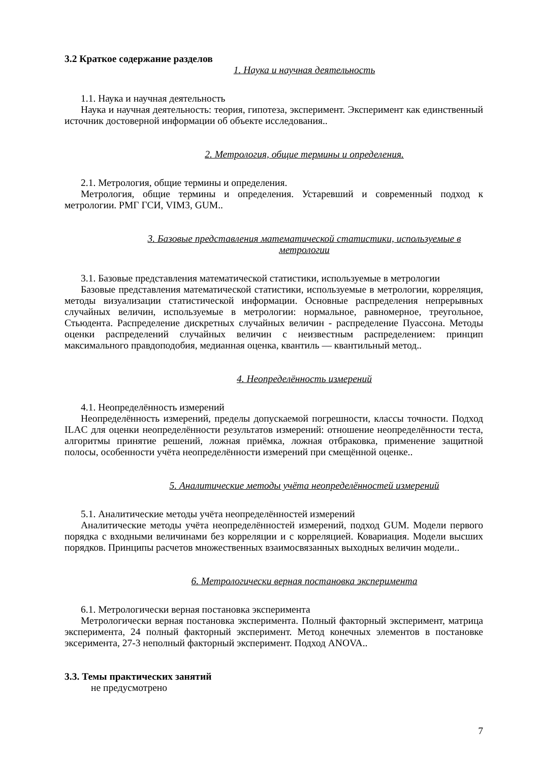3.2 Краткое содержание разделов
1. Наука и научная деятельность
1.1. Наука и научная деятельность
Наука и научная деятельность: теория, гипотеза, эксперимент. Эксперимент как единственный источник достоверной информации об объекте исследования..
2. Метрология, общие термины и определения.
2.1. Метрология, общие термины и определения.
Метрология, общие термины и определения. Устаревший и современный подход к метрологии. РМГ ГСИ, VIM3, GUM..
3. Базовые представления математической статистики, используемые в метрологии
3.1. Базовые представления математической статистики, используемые в метрологии
Базовые представления математической статистики, используемые в метрологии, корреляция, методы визуализации статистической информации. Основные распределения непрерывных случайных величин, используемые в метрологии: нормальное, равномерное, треугольное, Стьюдента. Распределение дискретных случайных величин - распределение Пуассона. Методы оценки распределений случайных величин с неизвестным распределением: принцип максимального правдоподобия, медианная оценка, квантиль — квантильный метод..
4. Неопределённость измерений
4.1. Неопределённость измерений
Неопределённость измерений, пределы допускаемой погрешности, классы точности. Подход ILAC для оценки неопределённости результатов измерений: отношение неопределённости теста, алгоритмы принятие решений, ложная приёмка, ложная отбраковка, применение защитной полосы, особенности учёта неопределённости измерений при смещённой оценке..
5. Аналитические методы учёта неопределённостей измерений
5.1. Аналитические методы учёта неопределённостей измерений
Аналитические методы учёта неопределённостей измерений, подход GUM. Модели первого порядка с входными величинами без корреляции и с корреляцией. Ковариация. Модели высших порядков. Принципы расчетов множественных взаимосвязанных выходных величин модели..
6. Метрологически верная постановка эксперимента
6.1. Метрологически верная постановка эксперимента
Метрологически верная постановка эксперимента. Полный факторный эксперимент, матрица эксперимента, 24 полный факторный эксперимент. Метод конечных элементов в постановке эксеримента, 27-3 неполный факторный эксперимент. Подход ANOVA..
3.3. Темы практических занятий
не предусмотрено
7